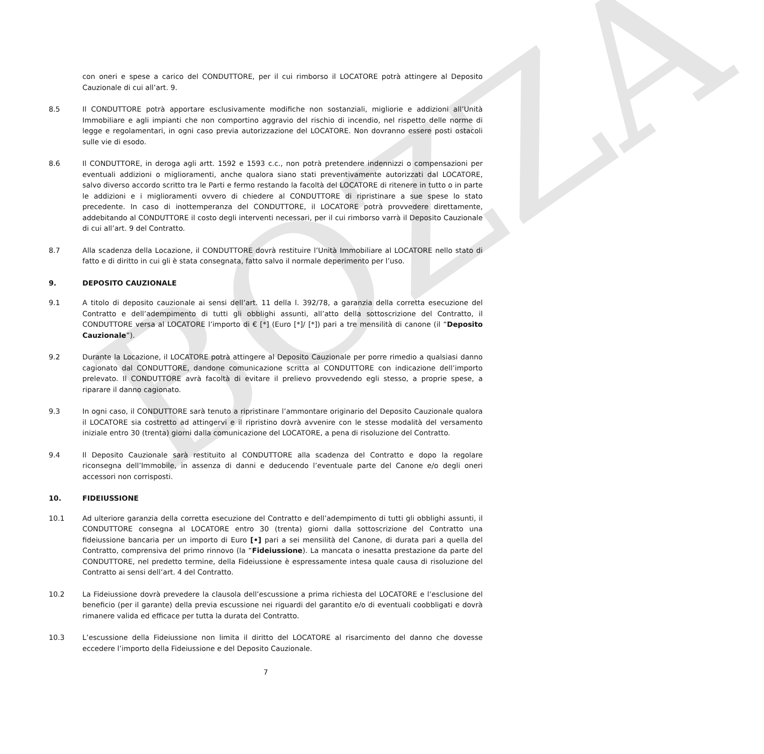BOZZA
con oneri e spese a carico del CONDUTTORE, per il cui rimborso il LOCATORE potrà attingere al Deposito Cauzionale di cui all’art. 9.
8.5 Il CONDUTTORE potrà apportare esclusivamente modifiche non sostanziali, migliorie e addizioni all’Unità Immobiliare e agli impianti che non comportino aggravio del rischio di incendio, nel rispetto delle norme di legge e regolamentari, in ogni caso previa autorizzazione del LOCATORE. Non dovranno essere posti ostacoli sulle vie di esodo.
8.6 Il CONDUTTORE, in deroga agli artt. 1592 e 1593 c.c., non potrà pretendere indennizzi o compensazioni per eventuali addizioni o miglioramenti, anche qualora siano stati preventivamente autorizzati dal LOCATORE, salvo diverso accordo scritto tra le Parti e fermo restando la facoltà del LOCATORE di ritenere in tutto o in parte le addizioni e i miglioramenti ovvero di chiedere al CONDUTTORE di ripristinare a sue spese lo stato precedente. In caso di inottemperanza del CONDUTTORE, il LOCATORE potrà provvedere direttamente, addebitando al CONDUTTORE il costo degli interventi necessari, per il cui rimborso varrà il Deposito Cauzionale di cui all’art. 9 del Contratto.
8.7 Alla scadenza della Locazione, il CONDUTTORE dovrà restituire l’Unità Immobiliare al LOCATORE nello stato di fatto e di diritto in cui gli è stata consegnata, fatto salvo il normale deperimento per l’uso.
9. DEPOSITO CAUZIONALE
9.1 A titolo di deposito cauzionale ai sensi dell’art. 11 della l. 392/78, a garanzia della corretta esecuzione del Contratto e dell’adempimento di tutti gli obblighi assunti, all’atto della sottoscrizione del Contratto, il CONDUTTORE versa al LOCATORE l’importo di € [*] (Euro [*]/ [*]) pari a tre mensilità di canone (il “Deposito Cauzionale”).
9.2 Durante la Locazione, il LOCATORE potrà attingere al Deposito Cauzionale per porre rimedio a qualsiasi danno cagionato dal CONDUTTORE, dandone comunicazione scritta al CONDUTTORE con indicazione dell’importo prelevato. Il CONDUTTORE avrà facoltà di evitare il prelievo provvedendo egli stesso, a proprie spese, a riparare il danno cagionato.
9.3 In ogni caso, il CONDUTTORE sarà tenuto a ripristinare l’ammontare originario del Deposito Cauzionale qualora il LOCATORE sia costretto ad attingervi e il ripristino dovrà avvenire con le stesse modalità del versamento iniziale entro 30 (trenta) giorni dalla comunicazione del LOCATORE, a pena di risoluzione del Contratto.
9.4 Il Deposito Cauzionale sarà restituito al CONDUTTORE alla scadenza del Contratto e dopo la regolare riconsegna dell’Immobile, in assenza di danni e deducendo l’eventuale parte del Canone e/o degli oneri accessori non corrisposti.
10. FIDEIUSSIONE
10.1 Ad ulteriore garanzia della corretta esecuzione del Contratto e dell’adempimento di tutti gli obblighi assunti, il CONDUTTORE consegna al LOCATORE entro 30 (trenta) giorni dalla sottoscrizione del Contratto una fideiussione bancaria per un importo di Euro [•] pari a sei mensilità del Canone, di durata pari a quella del Contratto, comprensiva del primo rinnovo (la “Fideiussione). La mancata o inesatta prestazione da parte del CONDUTTORE, nel predetto termine, della Fideiussione è espressamente intesa quale causa di risoluzione del Contratto ai sensi dell’art. 4 del Contratto.
10.2 La Fideiussione dovrà prevedere la clausola dell’escussione a prima richiesta del LOCATORE e l’esclusione del beneficio (per il garante) della previa escussione nei riguardi del garantito e/o di eventuali coobbligati e dovrà rimanere valida ed efficace per tutta la durata del Contratto.
10.3 L’escussione della Fideiussione non limita il diritto del LOCATORE al risarcimento del danno che dovesse eccedere l’importo della Fideiussione e del Deposito Cauzionale.
7